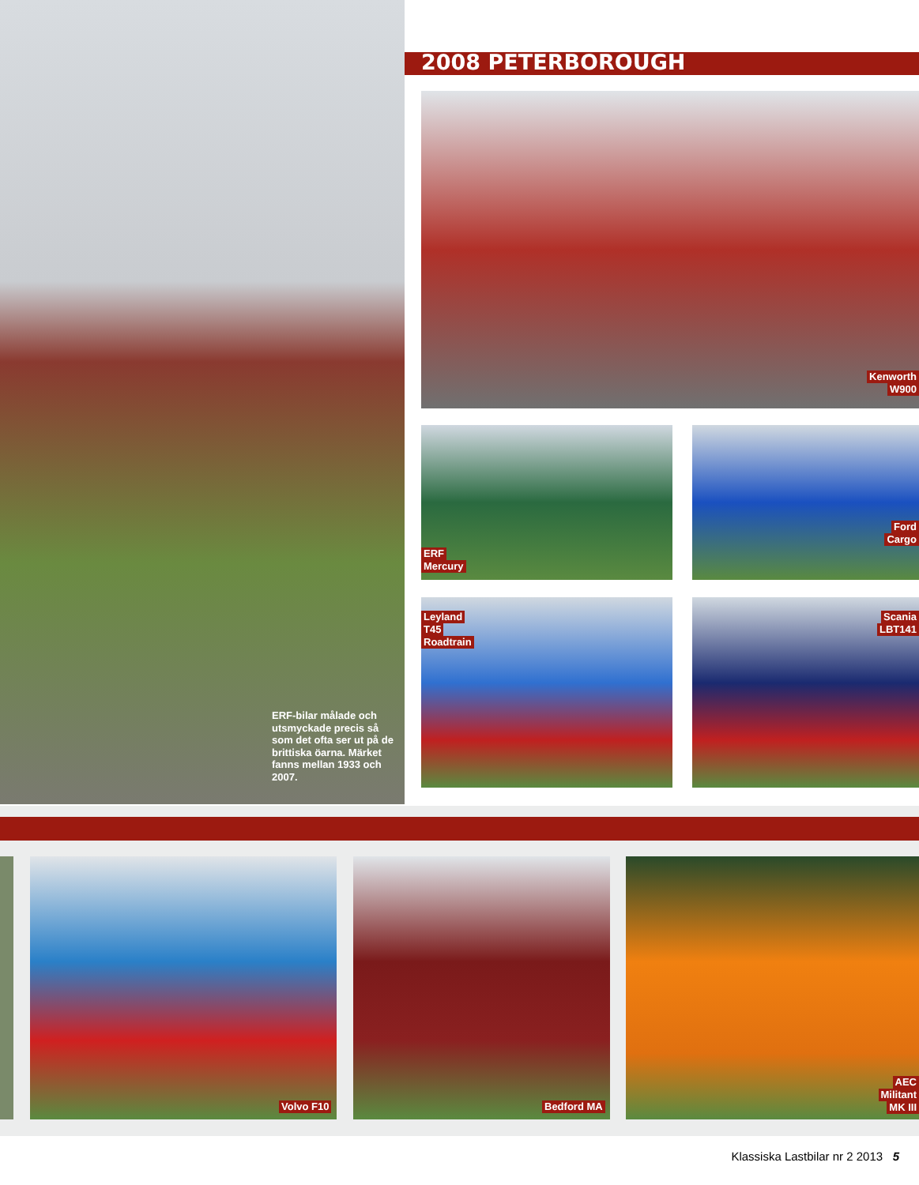2008 PETERBOROUGH
Kenworth
W900
ERF
Mercury
Ford
Cargo
Leyland
T45
Roadtrain
Scania
LBT141
ERF-bilar målade och utsmyckade precis så som det ofta ser ut på de brittiska öarna. Märket fanns mellan 1933 och 2007.
Volvo F10 Bedford MA
AEC
Militant
MK III
Klassiska Lastbilar nr 2 2013 5